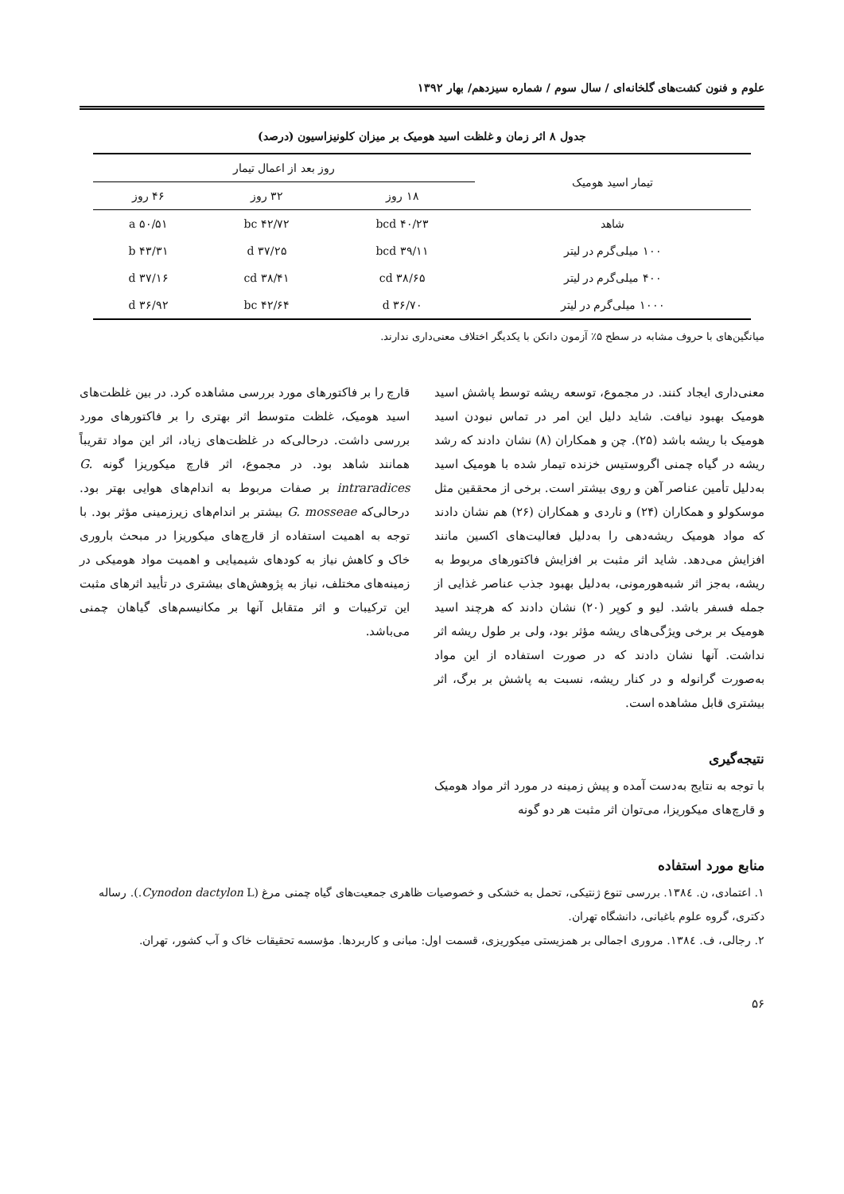علوم و فنون کشت‌های گلخانه‌ای / سال سوم / شماره سیزدهم/ بهار ۱۳۹۲
جدول ۸ اثر زمان و غلظت اسید هومیک بر میزان کلونیزاسیون (درصد)
| تیمار اسید هومیک | روز بعد از اعمال تیمار | | |
| --- | --- | --- | --- |
| | ۱۸ روز | ۳۲ روز | ۴۶ روز |
| شاهد | ۴۰/۲۳ bcd | ۴۲/۷۲ bc | ۵۰/۵۱ a |
| ۱۰۰ میلی‌گرم در لیتر | ۳۹/۱۱ bcd | ۳۷/۲۵ d | ۴۳/۳۱ b |
| ۴۰۰ میلی‌گرم در لیتر | ۳۸/۶۵ cd | ۳۸/۴۱ cd | ۳۷/۱۶ d |
| ۱۰۰۰ میلی‌گرم در لیتر | ۳۶/۷۰ d | ۴۲/۶۴ bc | ۳۶/۹۲ d |
میانگین‌های با حروف مشابه در سطح ۵٪ آزمون دانکن با یکدیگر اختلاف معنی‌داری ندارند.
معنی‌داری ایجاد کنند. در مجموع، توسعه ریشه توسط پاشش اسید هومیک بهبود نیافت. شاید دلیل این امر در تماس نبودن اسید هومیک با ریشه باشد (۲۵). چن و همکاران (۸) نشان دادند که رشد ریشه در گیاه چمنی اگروستیس خزنده تیمار شده با هومیک اسید به‌دلیل تأمین عناصر آهن و روی بیشتر است. برخی از محققین مثل موسکولو و همکاران (۲۴) و ناردی و همکاران (۲۶) هم نشان دادند که مواد هومیک ریشه‌دهی را به‌دلیل فعالیت‌های اکسین مانند افزایش می‌دهد. شاید اثر مثبت بر افزایش فاکتورهای مربوط به ریشه، به‌جز اثر شبه‌هورمونی، به‌دلیل بهبود جذب عناصر غذایی از جمله فسفر باشد. لیو و کوپر (۲۰) نشان دادند که هرچند اسید هومیک بر برخی ویژگی‌های ریشه مؤثر بود، ولی بر طول ریشه اثر نداشت. آنها نشان دادند که در صورت استفاده از این مواد به‌صورت گرانوله و در کنار ریشه، نسبت به پاشش بر برگ، اثر بیشتری قابل مشاهده است.
نتیجه‌گیری
با توجه به نتایج به‌دست آمده و پیش زمینه در مورد اثر مواد هومیک و قارچ‌های میکوریزا، می‌توان اثر مثبت هر دو گونه
قارچ را بر فاکتورهای مورد بررسی مشاهده کرد. در بین غلظت‌های اسید هومیک، غلظت متوسط اثر بهتری را بر فاکتورهای مورد بررسی داشت. درحالی‌که در غلظت‌های زیاد، اثر این مواد تقریباً همانند شاهد بود. در مجموع، اثر قارچ میکوریزا گونه G. intraradices بر صفات مربوط به اندام‌های هوایی بهتر بود. درحالی‌که G. mosseae بیشتر بر اندام‌های زیرزمینی مؤثر بود. با توجه به اهمیت استفاده از قارچ‌های میکوریزا در مبحث باروری خاک و کاهش نیاز به کودهای شیمیایی و اهمیت مواد هومیکی در زمینه‌های مختلف، نیاز به پژوهش‌های بیشتری در تأیید اثرهای مثبت این ترکیبات و اثر متقابل آنها بر مکانیسم‌های گیاهان چمنی می‌باشد.
منابع مورد استفاده
۱. اعتمادی، ن. ۱۳۸٤. بررسی تنوع ژنتیکی، تحمل به خشکی و خصوصیات ظاهری جمعیت‌های گیاه چمنی مرغ (Cynodon dactylon L.). رساله دکتری، گروه علوم باغبانی، دانشگاه تهران.
۲. رجالی، ف. ۱۳۸٤. مروری اجمالی بر همزیستی میکوریزی، قسمت اول: مبانی و کاربردها. مؤسسه تحقیقات خاک و آب کشور، تهران.
۵۶